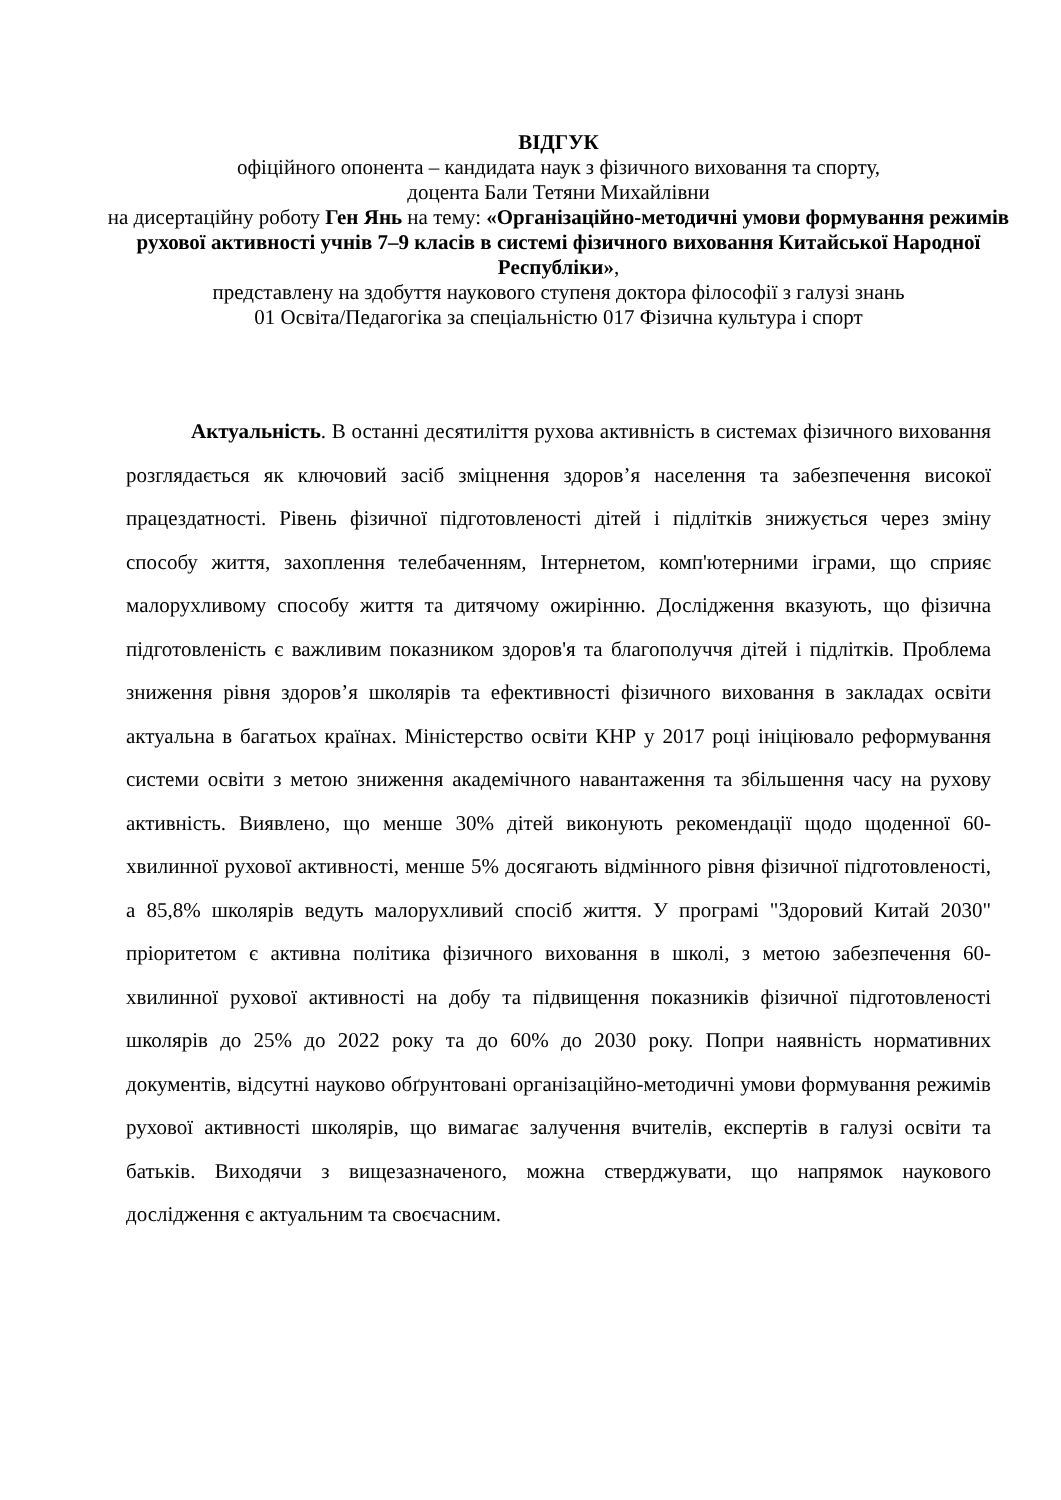ВІДГУК
офіційного опонента – кандидата наук з фізичного виховання та спорту,
доцента Бали Тетяни Михайлівни
на дисертаційну роботу Ген Янь на тему: «Організаційно-методичні умови формування режимів рухової активності учнів 7–9 класів в системі фізичного виховання Китайської Народної Республіки»,
представлену на здобуття наукового ступеня доктора філософії з галузі знань
01 Освіта/Педагогіка за спеціальністю 017 Фізична культура і спорт
Актуальність. В останні десятиліття рухова активність в системах фізичного виховання розглядається як ключовий засіб зміцнення здоров’я населення та забезпечення високої працездатності. Рівень фізичної підготовленості дітей і підлітків знижується через зміну способу життя, захоплення телебаченням, Інтернетом, комп'ютерними іграми, що сприяє малорухливому способу життя та дитячому ожирінню. Дослідження вказують, що фізична підготовленість є важливим показником здоров'я та благополуччя дітей і підлітків. Проблема зниження рівня здоров’я школярів та ефективності фізичного виховання в закладах освіти актуальна в багатьох країнах. Міністерство освіти КНР у 2017 році ініціювало реформування системи освіти з метою зниження академічного навантаження та збільшення часу на рухову активність. Виявлено, що менше 30% дітей виконують рекомендації щодо щоденної 60-хвилинної рухової активності, менше 5% досягають відмінного рівня фізичної підготовленості, а 85,8% школярів ведуть малорухливий спосіб життя. У програмі "Здоровий Китай 2030" пріоритетом є активна політика фізичного виховання в школі, з метою забезпечення 60-хвилинної рухової активності на добу та підвищення показників фізичної підготовленості школярів до 25% до 2022 року та до 60% до 2030 року. Попри наявність нормативних документів, відсутні науково обґрунтовані організаційно-методичні умови формування режимів рухової активності школярів, що вимагає залучення вчителів, експертів в галузі освіти та батьків. Виходячи з вищезазначеного, можна стверджувати, що напрямок наукового дослідження є актуальним та своєчасним.